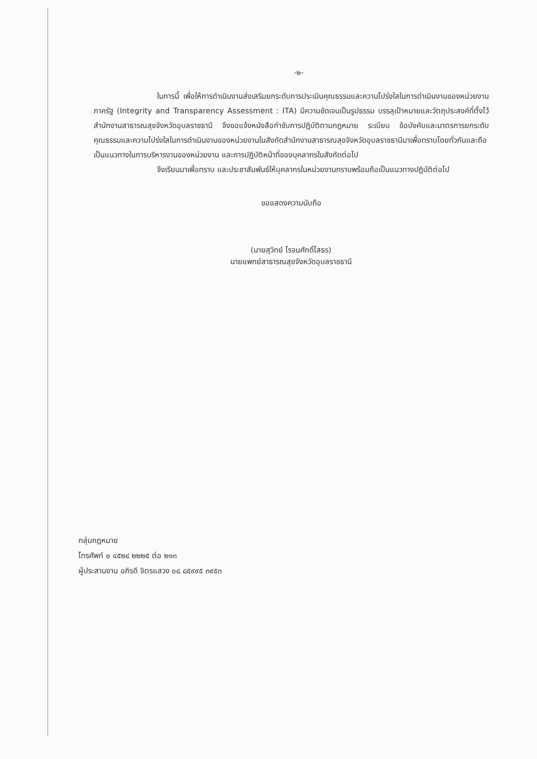-๒-
ในการนี้ เพื่อให้การดำเนินงานส่งเสริมยกระดับการประเมินคุณธรรมและความโปร่งใสในการดำเนินงานของหน่วยงานภาครัฐ (Integrity and Transparency Assessment : ITA) มีความชัดเจนเป็นรูปธรรม บรรลุเป้าหมายและวัตถุประสงค์ที่ตั้งไว้ สำนักงานสาธารณสุขจังหวัดอุบลราชธานี จึงขอแจ้งหนังสือกำชับการปฏิบัติตามกฎหมาย ระเบียบ ข้อบังคับและมาตรการยกระดับคุณธรรมและความโปร่งใสในการดำเนินงานของหน่วยงานในสังกัดสำนักงานสาธารณสุขจังหวัดอุบลราชธานีมาเพื่อทราบโดยทั่วกันและถือเป็นแนวทางในการบริหารงานของหน่วยงาน และการปฏิบัติหน้าที่ของบุคลากรในสังกัดต่อไป
จึงเรียนมาเพื่อทราบ และประชาสัมพันธ์ให้บุคลากรในหน่วยงานทราบพร้อมถือเป็นแนวทางปฏิบัติต่อไป
ขอแสดงความนับถือ
(นายสุวิทย์ โรจนศักดิ์โสธร)
นายแพทย์สาธารณสุขจังหวัดอุบลราชธานี
กลุ่มกฎหมาย
โทรศัพท์ ๐ ๔๕๒๔ ๒๒๒๕ ต่อ ๒๑๓
ผู้ประสานงาน อภิรดี จิตรแสวง ๐๘ ๘๕๙๙๕ ๓๙๕๓